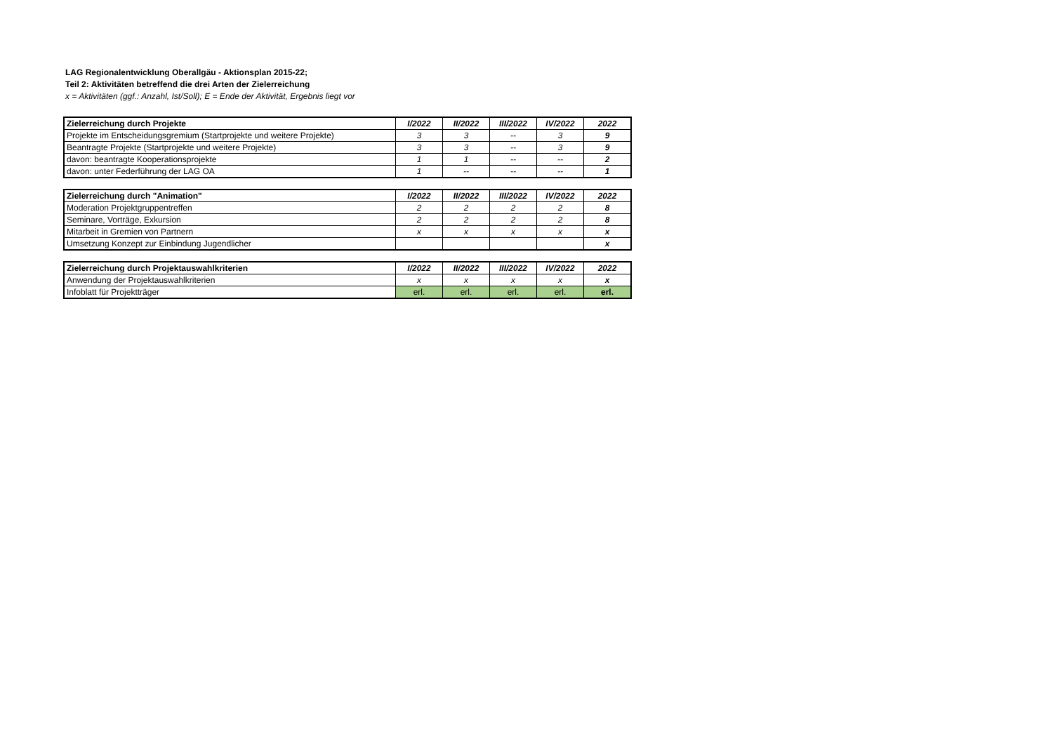LAG Regionalentwicklung Oberallgäu - Aktionsplan 2015-22;
Teil 2: Aktivitäten betreffend die drei Arten der Zielerreichung
x = Aktivitäten (ggf.: Anzahl, Ist/Soll); E = Ende der Aktivität, Ergebnis liegt vor
| Zielerreichung durch Projekte | I/2022 | II/2022 | III/2022 | IV/2022 | 2022 |
| --- | --- | --- | --- | --- | --- |
| Projekte im Entscheidungsgremium (Startprojekte und weitere Projekte) | 3 | 3 | -- | 3 | 9 |
| Beantragte Projekte (Startprojekte und weitere Projekte) | 3 | 3 | -- | 3 | 9 |
| davon: beantragte Kooperationsprojekte | 1 | 1 | -- | -- | 2 |
| davon: unter Federführung der LAG OA | 1 | -- | -- | -- | 1 |
| Zielerreichung durch "Animation" | I/2022 | II/2022 | III/2022 | IV/2022 | 2022 |
| --- | --- | --- | --- | --- | --- |
| Moderation Projektgruppentreffen | 2 | 2 | 2 | 2 | 8 |
| Seminare, Vorträge, Exkursion | 2 | 2 | 2 | 2 | 8 |
| Mitarbeit in Gremien von Partnern | x | x | x | x | x |
| Umsetzung Konzept zur Einbindung Jugendlicher | | | | | x |
| Zielerreichung durch Projektauswahlkriterien | I/2022 | II/2022 | III/2022 | IV/2022 | 2022 |
| --- | --- | --- | --- | --- | --- |
| Anwendung der Projektauswahlkriterien | x | x | x | x | x |
| Infoblatt für Projektträger | erl. | erl. | erl. | erl. | erl. |